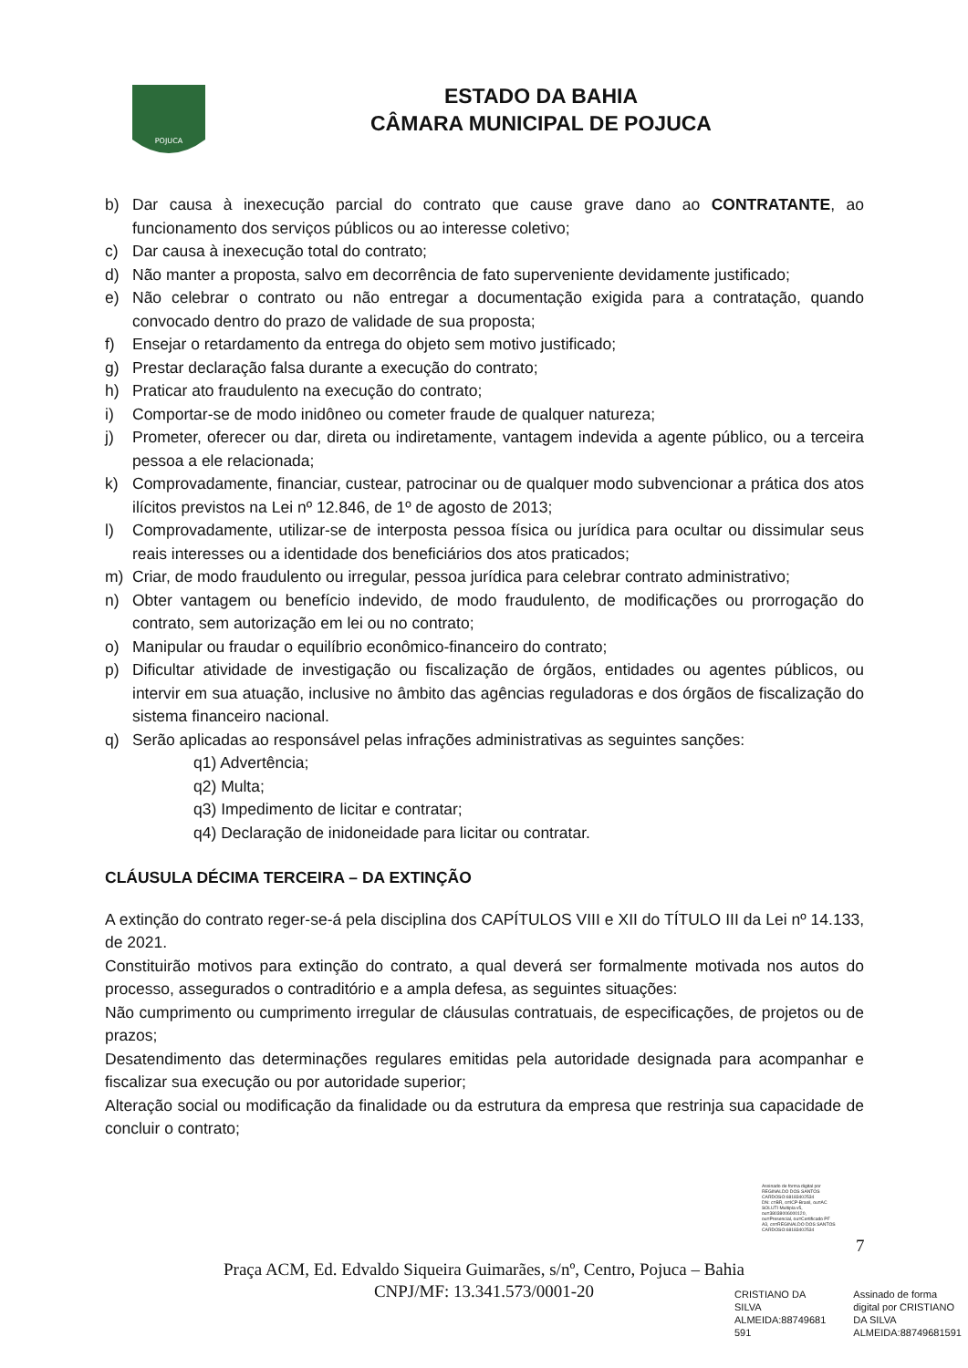POJUCA
ESTADO DA BAHIA
CÂMARA MUNICIPAL DE POJUCA
b) Dar causa à inexecução parcial do contrato que cause grave dano ao CONTRATANTE, ao funcionamento dos serviços públicos ou ao interesse coletivo;
c) Dar causa à inexecução total do contrato;
d) Não manter a proposta, salvo em decorrência de fato superveniente devidamente justificado;
e) Não celebrar o contrato ou não entregar a documentação exigida para a contratação, quando convocado dentro do prazo de validade de sua proposta;
f) Ensejar o retardamento da entrega do objeto sem motivo justificado;
g) Prestar declaração falsa durante a execução do contrato;
h) Praticar ato fraudulento na execução do contrato;
i) Comportar-se de modo inidôneo ou cometer fraude de qualquer natureza;
j) Prometer, oferecer ou dar, direta ou indiretamente, vantagem indevida a agente público, ou a terceira pessoa a ele relacionada;
k) Comprovadamente, financiar, custear, patrocinar ou de qualquer modo subvencionar a prática dos atos ilícitos previstos na Lei nº 12.846, de 1º de agosto de 2013;
l) Comprovadamente, utilizar-se de interposta pessoa física ou jurídica para ocultar ou dissimular seus reais interesses ou a identidade dos beneficiários dos atos praticados;
m) Criar, de modo fraudulento ou irregular, pessoa jurídica para celebrar contrato administrativo;
n) Obter vantagem ou benefício indevido, de modo fraudulento, de modificações ou prorrogação do contrato, sem autorização em lei ou no contrato;
o) Manipular ou fraudar o equilíbrio econômico-financeiro do contrato;
p) Dificultar atividade de investigação ou fiscalização de órgãos, entidades ou agentes públicos, ou intervir em sua atuação, inclusive no âmbito das agências reguladoras e dos órgãos de fiscalização do sistema financeiro nacional.
q) Serão aplicadas ao responsável pelas infrações administrativas as seguintes sanções:
q1) Advertência;
q2) Multa;
q3) Impedimento de licitar e contratar;
q4) Declaração de inidoneidade para licitar ou contratar.
CLÁUSULA DÉCIMA TERCEIRA – DA EXTINÇÃO
A extinção do contrato reger-se-á pela disciplina dos CAPÍTULOS VIII e XII do TÍTULO III da Lei nº 14.133, de 2021.
Constituirão motivos para extinção do contrato, a qual deverá ser formalmente motivada nos autos do processo, assegurados o contraditório e a ampla defesa, as seguintes situações:
Não cumprimento ou cumprimento irregular de cláusulas contratuais, de especificações, de projetos ou de prazos;
Desatendimento das determinações regulares emitidas pela autoridade designada para acompanhar e fiscalizar sua execução ou por autoridade superior;
Alteração social ou modificação da finalidade ou da estrutura da empresa que restrinja sua capacidade de concluir o contrato;
Assinado de forma digital por
REGINALDO DOS SANTOS
CARDOSO:68183402534
DN: c=BR, o=ICP-Brasil, ou=AC
SOLUTI Multipla v5,
ou=38038006000120,
ou=Presencial, ou=Certificado PF
A3, cn=REGINALDO DOS SANTOS
CARDOSO:68183402534
7
Praça ACM, Ed. Edvaldo Siqueira Guimarães, s/nº, Centro, Pojuca – Bahia
CNPJ/MF: 13.341.573/0001-20
CRISTIANO DA
SILVA
ALMEIDA:88749681
591
Assinado de forma
digital por CRISTIANO
DA SILVA
ALMEIDA:88749681591